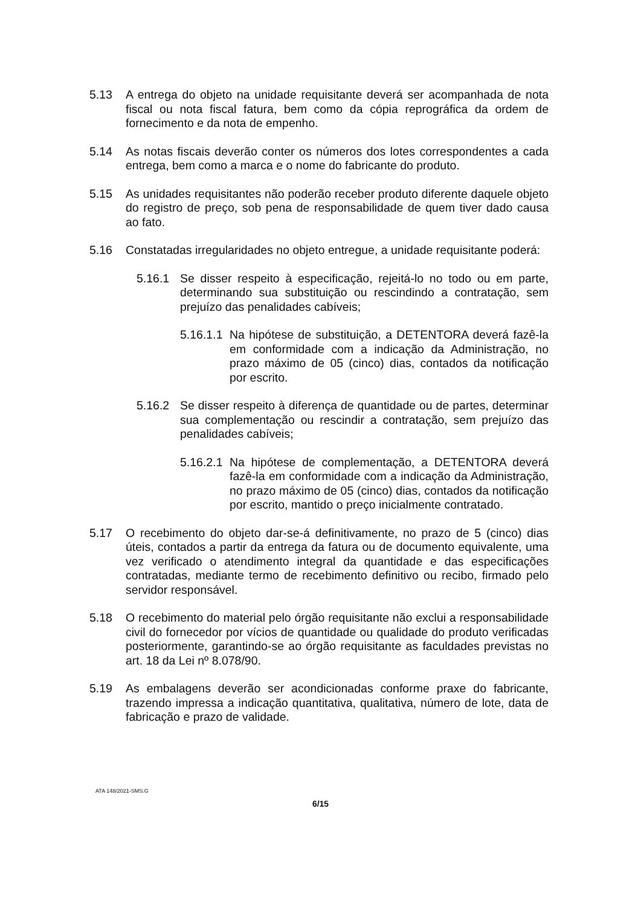5.13 A entrega do objeto na unidade requisitante deverá ser acompanhada de nota fiscal ou nota fiscal fatura, bem como da cópia reprográfica da ordem de fornecimento e da nota de empenho.
5.14 As notas fiscais deverão conter os números dos lotes correspondentes a cada entrega, bem como a marca e o nome do fabricante do produto.
5.15 As unidades requisitantes não poderão receber produto diferente daquele objeto do registro de preço, sob pena de responsabilidade de quem tiver dado causa ao fato.
5.16 Constatadas irregularidades no objeto entregue, a unidade requisitante poderá:
5.16.1 Se disser respeito à especificação, rejeitá-lo no todo ou em parte, determinando sua substituição ou rescindindo a contratação, sem prejuízo das penalidades cabíveis;
5.16.1.1 Na hipótese de substituição, a DETENTORA deverá fazê-la em conformidade com a indicação da Administração, no prazo máximo de 05 (cinco) dias, contados da notificação por escrito.
5.16.2 Se disser respeito à diferença de quantidade ou de partes, determinar sua complementação ou rescindir a contratação, sem prejuízo das penalidades cabíveis;
5.16.2.1 Na hipótese de complementação, a DETENTORA deverá fazê-la em conformidade com a indicação da Administração, no prazo máximo de 05 (cinco) dias, contados da notificação por escrito, mantido o preço inicialmente contratado.
5.17 O recebimento do objeto dar-se-á definitivamente, no prazo de 5 (cinco) dias úteis, contados a partir da entrega da fatura ou de documento equivalente, uma vez verificado o atendimento integral da quantidade e das especificações contratadas, mediante termo de recebimento definitivo ou recibo, firmado pelo servidor responsável.
5.18 O recebimento do material pelo órgão requisitante não exclui a responsabilidade civil do fornecedor por vícios de quantidade ou qualidade do produto verificadas posteriormente, garantindo-se ao órgão requisitante as faculdades previstas no art. 18 da Lei nº 8.078/90.
5.19 As embalagens deverão ser acondicionadas conforme praxe do fabricante, trazendo impressa a indicação quantitativa, qualitativa, número de lote, data de fabricação e prazo de validade.
ATA 148/2021-SMS.G
6/15